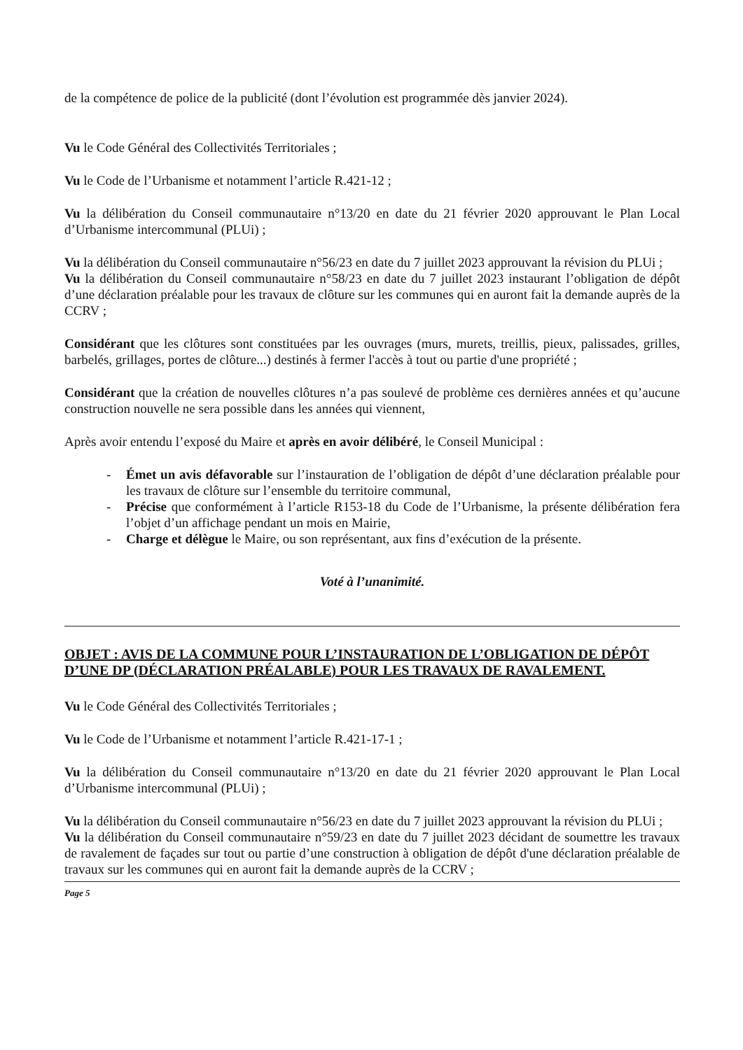de la compétence de police de la publicité (dont l’évolution est programmée dès janvier 2024).
Vu le Code Général des Collectivités Territoriales ;
Vu le Code de l’Urbanisme et notamment l’article R.421-12 ;
Vu la délibération du Conseil communautaire n°13/20 en date du 21 février 2020 approuvant le Plan Local d’Urbanisme intercommunal (PLUi) ;
Vu la délibération du Conseil communautaire n°56/23 en date du 7 juillet 2023 approuvant la révision du PLUi ;
Vu la délibération du Conseil communautaire n°58/23 en date du 7 juillet 2023 instaurant l’obligation de dépôt d’une déclaration préalable pour les travaux de clôture sur les communes qui en auront fait la demande auprès de la CCRV ;
Considérant que les clôtures sont constituées par les ouvrages (murs, murets, treillis, pieux, palissades, grilles, barbelés, grillages, portes de clôture...) destinés à fermer l'accès à tout ou partie d'une propriété ;
Considérant que la création de nouvelles clôtures n’a pas soulevé de problème ces dernières années et qu’aucune construction nouvelle ne sera possible dans les années qui viennent,
Après avoir entendu l’exposé du Maire et après en avoir délibéré, le Conseil Municipal :
- Émet un avis défavorable sur l’instauration de l’obligation de dépôt d’une déclaration préalable pour les travaux de clôture sur l’ensemble du territoire communal,
- Précise que conformément à l’article R153-18 du Code de l’Urbanisme, la présente délibération fera l’objet d’un affichage pendant un mois en Mairie,
- Charge et délègue le Maire, ou son représentant, aux fins d’exécution de la présente.
Voté à l’unanimité.
OBJET : AVIS DE LA COMMUNE POUR L’INSTAURATION DE L’OBLIGATION DE DÉPÔT D’UNE DP (DÉCLARATION PRÉALABLE) POUR LES TRAVAUX DE RAVALEMENT.
Vu le Code Général des Collectivités Territoriales ;
Vu le Code de l’Urbanisme et notamment l’article R.421-17-1 ;
Vu la délibération du Conseil communautaire n°13/20 en date du 21 février 2020 approuvant le Plan Local d’Urbanisme intercommunal (PLUi) ;
Vu la délibération du Conseil communautaire n°56/23 en date du 7 juillet 2023 approuvant la révision du PLUi ;
Vu la délibération du Conseil communautaire n°59/23 en date du 7 juillet 2023 décidant de soumettre les travaux de ravalement de façades sur tout ou partie d’une construction à obligation de dépôt d'une déclaration préalable de travaux sur les communes qui en auront fait la demande auprès de la CCRV ;
Page 5